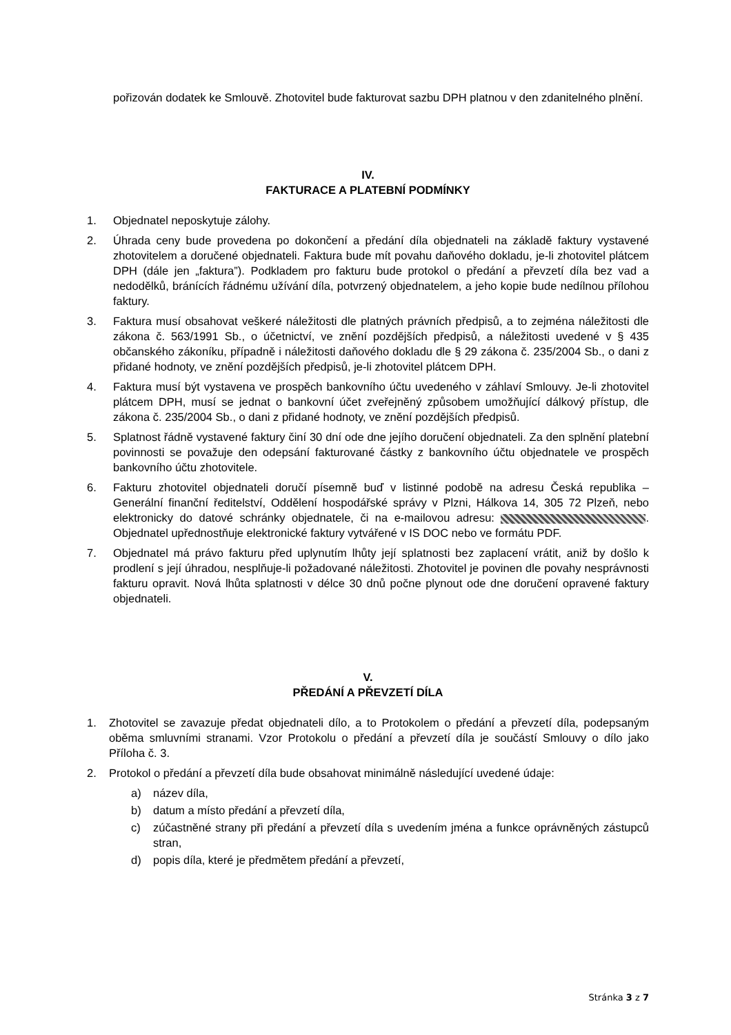pořizován dodatek ke Smlouvě. Zhotovitel bude fakturovat sazbu DPH platnou v den zdanitelného plnění.
IV.
FAKTURACE A PLATEBNÍ PODMÍNKY
1. Objednatel neposkytuje zálohy.
2. Úhrada ceny bude provedena po dokončení a předání díla objednateli na základě faktury vystavené zhotovitelem a doručené objednateli. Faktura bude mít povahu daňového dokladu, je-li zhotovitel plátcem DPH (dále jen „faktura”). Podkladem pro fakturu bude protokol o předání a převzetí díla bez vad a nedodělků, bránících řádnému užívání díla, potvrzený objednatelem, a jeho kopie bude nedílnou přílohou faktury.
3. Faktura musí obsahovat veškeré náležitosti dle platných právních předpisů, a to zejména náležitosti dle zákona č. 563/1991 Sb., o účetnictví, ve znění pozdějších předpisů, a náležitosti uvedené v § 435 občanského zákoníku, případně i náležitosti daňového dokladu dle § 29 zákona č. 235/2004 Sb., o dani z přidané hodnoty, ve znění pozdějších předpisů, je-li zhotovitel plátcem DPH.
4. Faktura musí být vystavena ve prospěch bankovního účtu uvedeného v záhlaví Smlouvy. Je-li zhotovitel plátcem DPH, musí se jednat o bankovní účet zveřejněný způsobem umožňující dálkový přístup, dle zákona č. 235/2004 Sb., o dani z přidané hodnoty, ve znění pozdějších předpisů.
5. Splatnost řádně vystavené faktury činí 30 dní ode dne jejího doručení objednateli. Za den splnění platební povinnosti se považuje den odepsání fakturované částky z bankovního účtu objednatele ve prospěch bankovního účtu zhotovitele.
6. Fakturu zhotovitel objednateli doručí písemně buď v listinné podobě na adresu Česká republika – Generální finanční ředitelství, Oddělení hospodářské správy v Plzni, Hálkova 14, 305 72 Plzeň, nebo elektronicky do datové schránky objednatele, či na e-mailovou adresu: . Objednatel upřednostňuje elektronické faktury vytvářené v IS DOC nebo ve formátu PDF.
7. Objednatel má právo fakturu před uplynutím lhůty její splatnosti bez zaplacení vrátit, aniž by došlo k prodlení s její úhradou, nesplňuje-li požadované náležitosti. Zhotovitel je povinen dle povahy nesprávnosti fakturu opravit. Nová lhůta splatnosti v délce 30 dnů počne plynout ode dne doručení opravené faktury objednateli.
V.
PŘEDÁNÍ A PŘEVZETÍ DÍLA
1. Zhotovitel se zavazuje předat objednateli dílo, a to Protokolem o předání a převzetí díla, podepsaným oběma smluvními stranami. Vzor Protokolu o předání a převzetí díla je součástí Smlouvy o dílo jako Příloha č. 3.
2. Protokol o předání a převzetí díla bude obsahovat minimálně následující uvedené údaje:
a) název díla,
b) datum a místo předání a převzetí díla,
c) zúčastněné strany při předání a převzetí díla s uvedením jména a funkce oprávněných zástupců stran,
d) popis díla, které je předmětem předání a převzetí,
Stránka 3 z 7